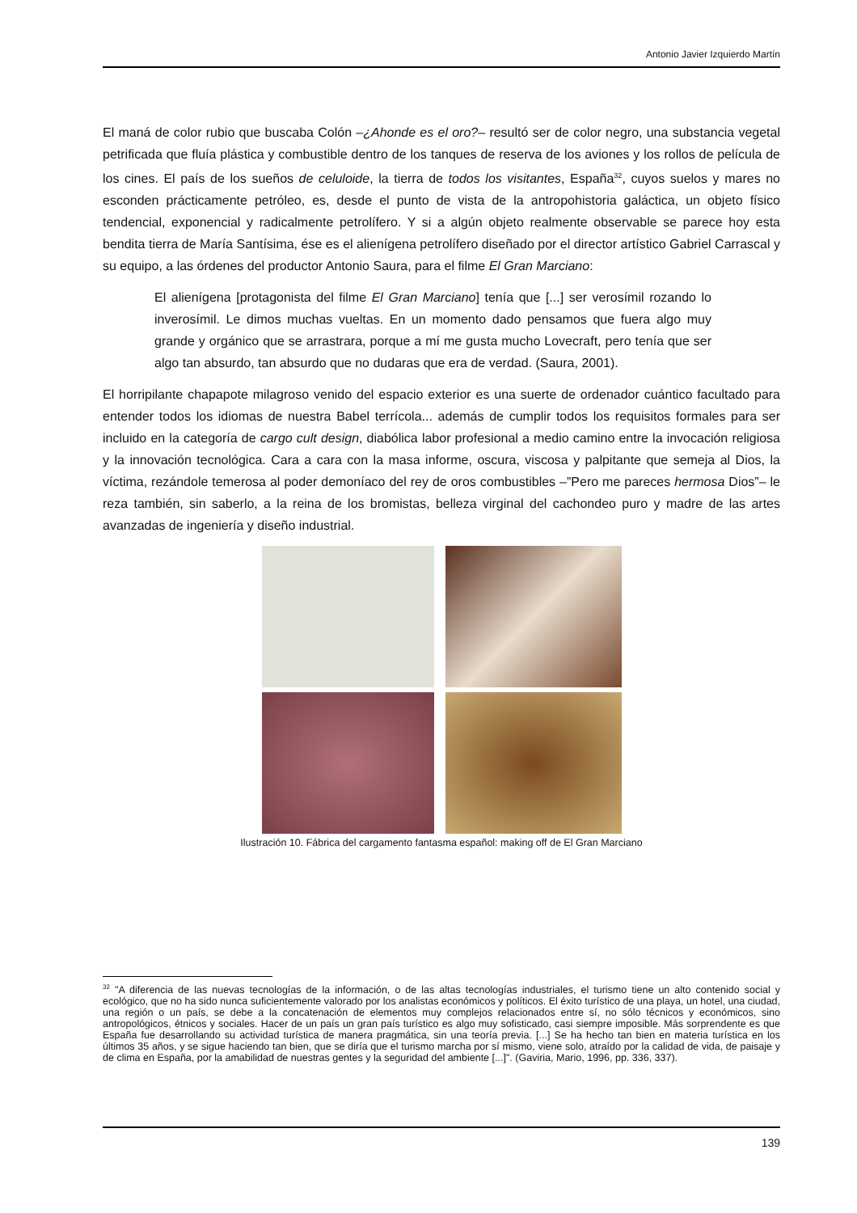Antonio Javier Izquierdo Martín
El maná de color rubio que buscaba Colón –¿Ahonde es el oro?– resultó ser de color negro, una substancia vegetal petrificada que fluía plástica y combustible dentro de los tanques de reserva de los aviones y los rollos de película de los cines. El país de los sueños de celuloide, la tierra de todos los visitantes, España<sup>32</sup>, cuyos suelos y mares no esconden prácticamente petróleo, es, desde el punto de vista de la antropohistoria galáctica, un objeto físico tendencial, exponencial y radicalmente petrolífero. Y si a algún objeto realmente observable se parece hoy esta bendita tierra de María Santísima, ése es el alienígena petrolífero diseñado por el director artístico Gabriel Carrascal y su equipo, a las órdenes del productor Antonio Saura, para el filme El Gran Marciano:
El alienígena [protagonista del filme El Gran Marciano] tenía que [...] ser verosímil rozando lo inverosímil. Le dimos muchas vueltas. En un momento dado pensamos que fuera algo muy grande y orgánico que se arrastrara, porque a mí me gusta mucho Lovecraft, pero tenía que ser algo tan absurdo, tan absurdo que no dudaras que era de verdad. (Saura, 2001).
El horripilante chapapote milagroso venido del espacio exterior es una suerte de ordenador cuántico facultado para entender todos los idiomas de nuestra Babel terrícola... además de cumplir todos los requisitos formales para ser incluido en la categoría de cargo cult design, diabólica labor profesional a medio camino entre la invocación religiosa y la innovación tecnológica. Cara a cara con la masa informe, oscura, viscosa y palpitante que semeja al Dios, la víctima, rezándole temerosa al poder demoníaco del rey de oros combustibles –”Pero me pareces hermosa Dios”– le reza también, sin saberlo, a la reina de los bromistas, belleza virginal del cachondeo puro y madre de las artes avanzadas de ingeniería y diseño industrial.
Ilustración 10. Fábrica del cargamento fantasma español: making off de El Gran Marciano
<sup>32</sup> "A diferencia de las nuevas tecnologías de la información, o de las altas tecnologías industriales, el turismo tiene un alto contenido social y ecológico, que no ha sido nunca suficientemente valorado por los analistas económicos y políticos. El éxito turístico de una playa, un hotel, una ciudad, una región o un país, se debe a la concatenación de elementos muy complejos relacionados entre sí, no sólo técnicos y económicos, sino antropológicos, étnicos y sociales. Hacer de un país un gran país turístico es algo muy sofisticado, casi siempre imposible. Más sorprendente es que España fue desarrollando su actividad turística de manera pragmática, sin una teoría previa. [...] Se ha hecho tan bien en materia turística en los últimos 35 años, y se sigue haciendo tan bien, que se diría que el turismo marcha por sí mismo, viene solo, atraído por la calidad de vida, de paisaje y de clima en España, por la amabilidad de nuestras gentes y la seguridad del ambiente [...]". (Gaviria, Mario, 1996, pp. 336, 337).
139